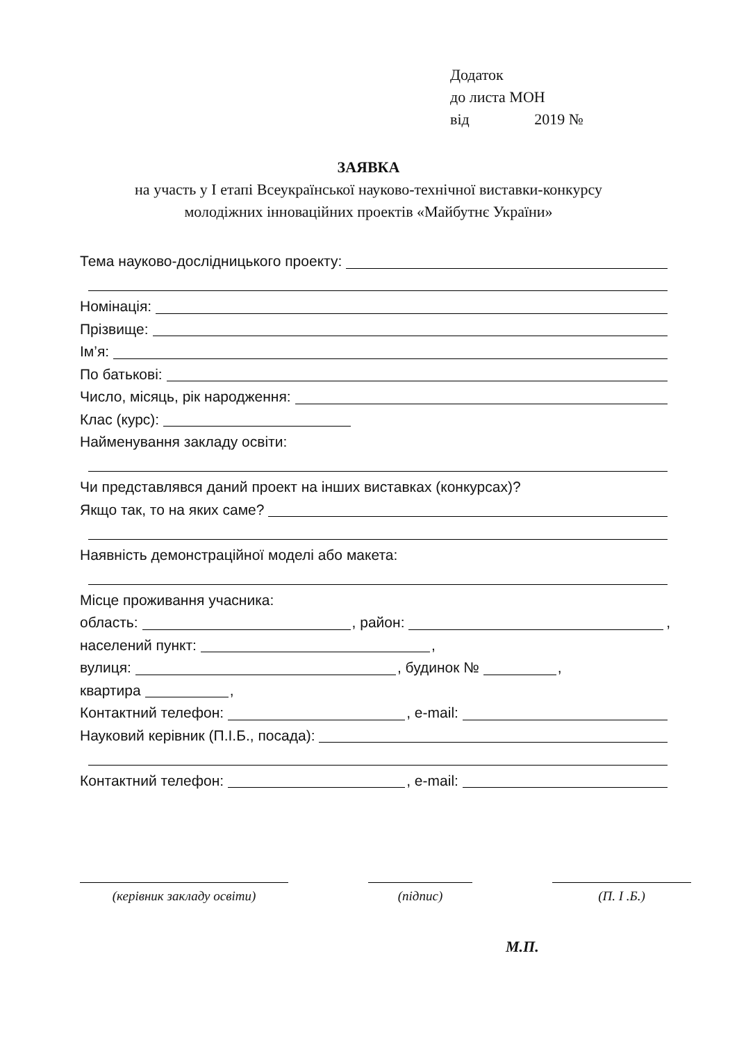Додаток
до листа МОН
від 2019 №
ЗАЯВКА
на участь у І етапі Всеукраїнської науково-технічної виставки-конкурсу
молодіжних інноваційних проектів «Майбутнє України»
Тема науково-дослідницького проекту:
Номінація:
Прізвище:
Ім’я:
По батькові:
Число, місяць, рік народження:
Клас (курс):
Найменування закладу освіти:
Чи представлявся даний проект на інших виставках (конкурсах)?
Якщо так, то на яких саме?
Наявність демонстраційної моделі або макета:
Місце проживання учасника:
область: , район: ,
населений пункт: ,
вулиця: , будинок № ,
квартира ,
Контактний телефон: , e-mail:
Науковий керівник (П.І.Б., посада):
Контактний телефон: , e-mail:
(керівник закладу освіти) (підпис) (П. І .Б.)
М.П.